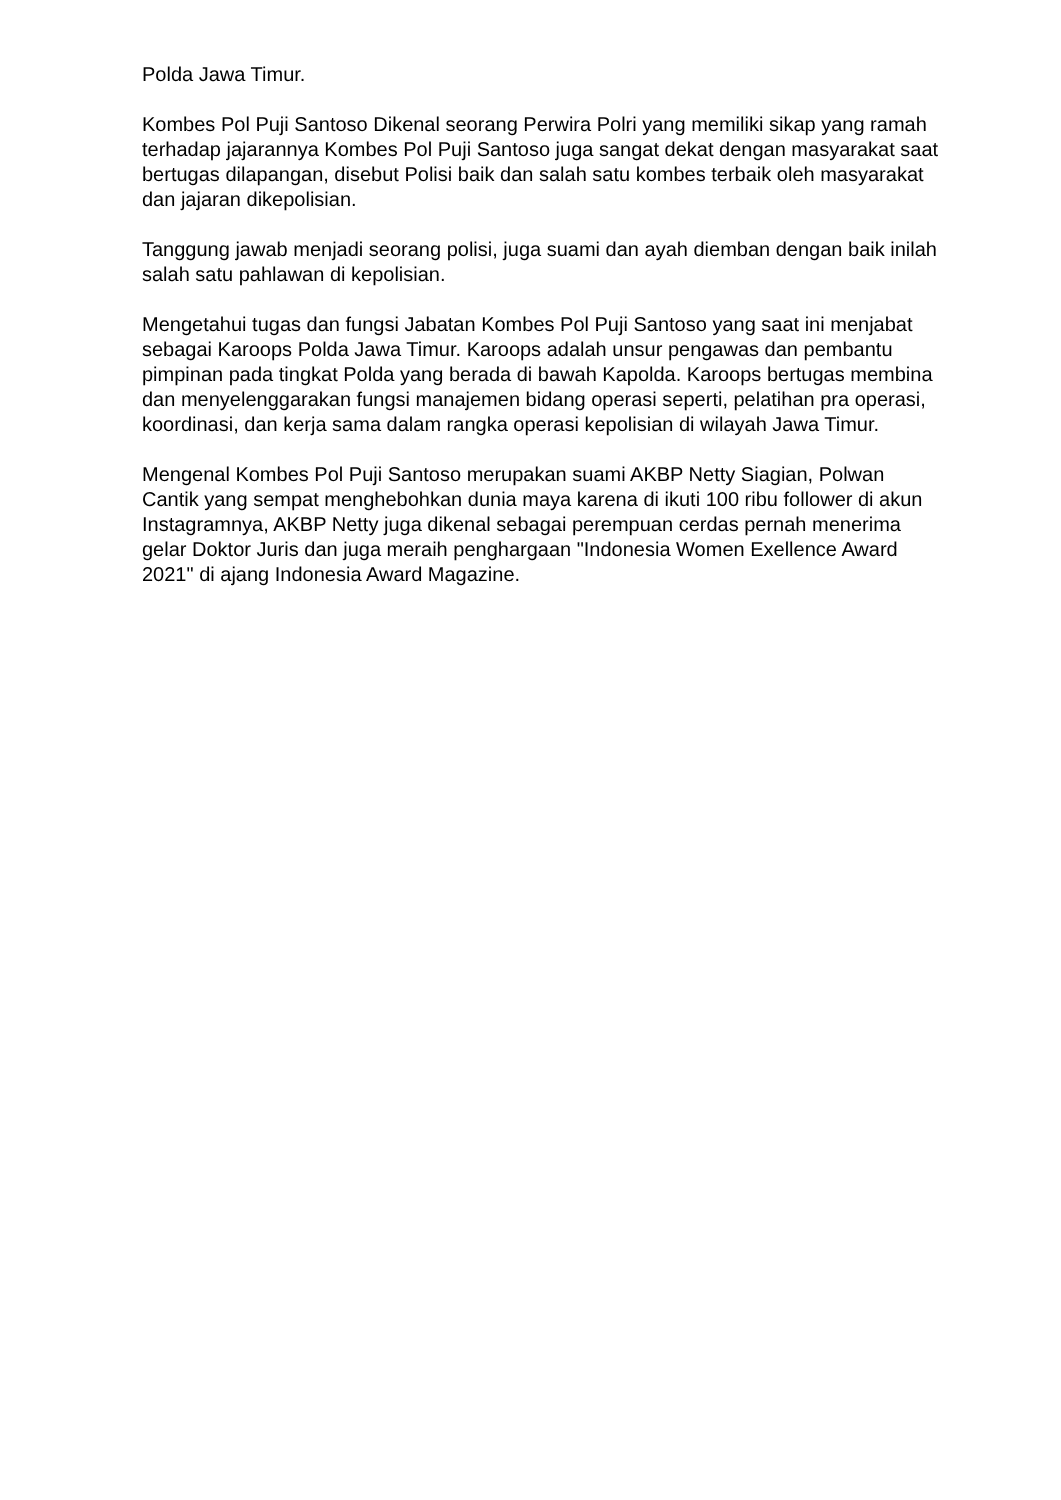Polda Jawa Timur.
Kombes Pol Puji Santoso Dikenal seorang Perwira Polri yang memiliki sikap yang ramah terhadap jajarannya Kombes Pol Puji Santoso juga sangat dekat dengan masyarakat saat bertugas dilapangan, disebut Polisi baik dan salah satu kombes terbaik oleh masyarakat dan jajaran dikepolisian.
Tanggung jawab menjadi seorang polisi, juga suami dan ayah diemban dengan baik inilah salah satu pahlawan di kepolisian.
Mengetahui tugas dan fungsi Jabatan Kombes Pol Puji Santoso yang saat ini menjabat sebagai Karoops Polda Jawa Timur. Karoops adalah unsur pengawas dan pembantu pimpinan pada tingkat Polda yang berada di bawah Kapolda. Karoops bertugas membina dan menyelenggarakan fungsi manajemen bidang operasi seperti, pelatihan pra operasi, koordinasi, dan kerja sama dalam rangka operasi kepolisian di wilayah Jawa Timur.
Mengenal Kombes Pol Puji Santoso merupakan suami AKBP Netty Siagian, Polwan Cantik yang sempat menghebohkan dunia maya karena di ikuti 100 ribu follower di akun Instagramnya, AKBP Netty juga dikenal sebagai perempuan cerdas pernah menerima gelar Doktor Juris dan juga meraih penghargaan "Indonesia Women Exellence Award 2021" di ajang Indonesia Award Magazine.